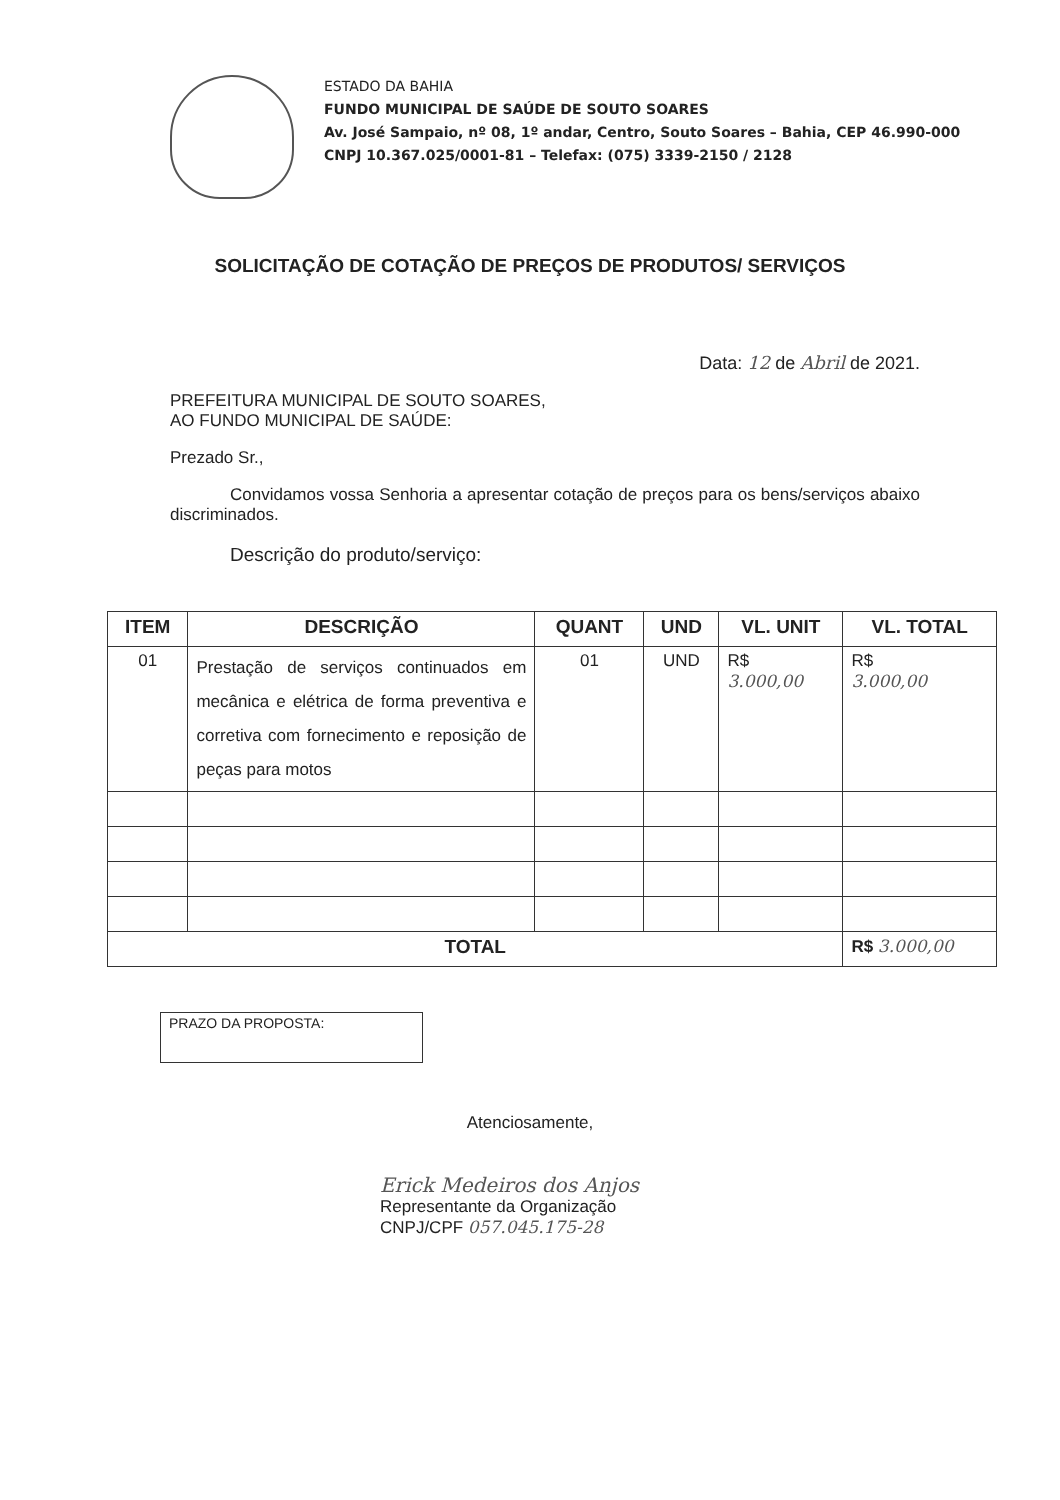ESTADO DA BAHIA
FUNDO MUNICIPAL DE SAÚDE DE SOUTO SOARES
Av. José Sampaio, nº 08, 1º andar, Centro, Souto Soares – Bahia, CEP 46.990-000
CNPJ 10.367.025/0001-81 – Telefax: (075) 3339-2150 / 2128
SOLICITAÇÃO DE COTAÇÃO DE PREÇOS DE PRODUTOS/ SERVIÇOS
Data: 12 de Abril de 2021.
PREFEITURA MUNICIPAL DE SOUTO SOARES,
AO FUNDO MUNICIPAL DE SAÚDE:
Prezado Sr.,
Convidamos vossa Senhoria a apresentar cotação de preços para os bens/serviços abaixo discriminados.
Descrição do produto/serviço:
| ITEM | DESCRIÇÃO | QUANT | UND | VL. UNIT | VL. TOTAL |
| --- | --- | --- | --- | --- | --- |
| 01 | Prestação de serviços continuados em mecânica e elétrica de forma preventiva e corretiva com fornecimento e reposição de peças para motos | 01 | UND | R$ 3.000,00 | R$ 3.000,00 |
| TOTAL | | | | | R$ 3.000,00 |
PRAZO DA PROPOSTA:
Atenciosamente,
Erick Medeiros dos Anjos
Representante da Organização
CNPJ/CPF 057.045.175-28